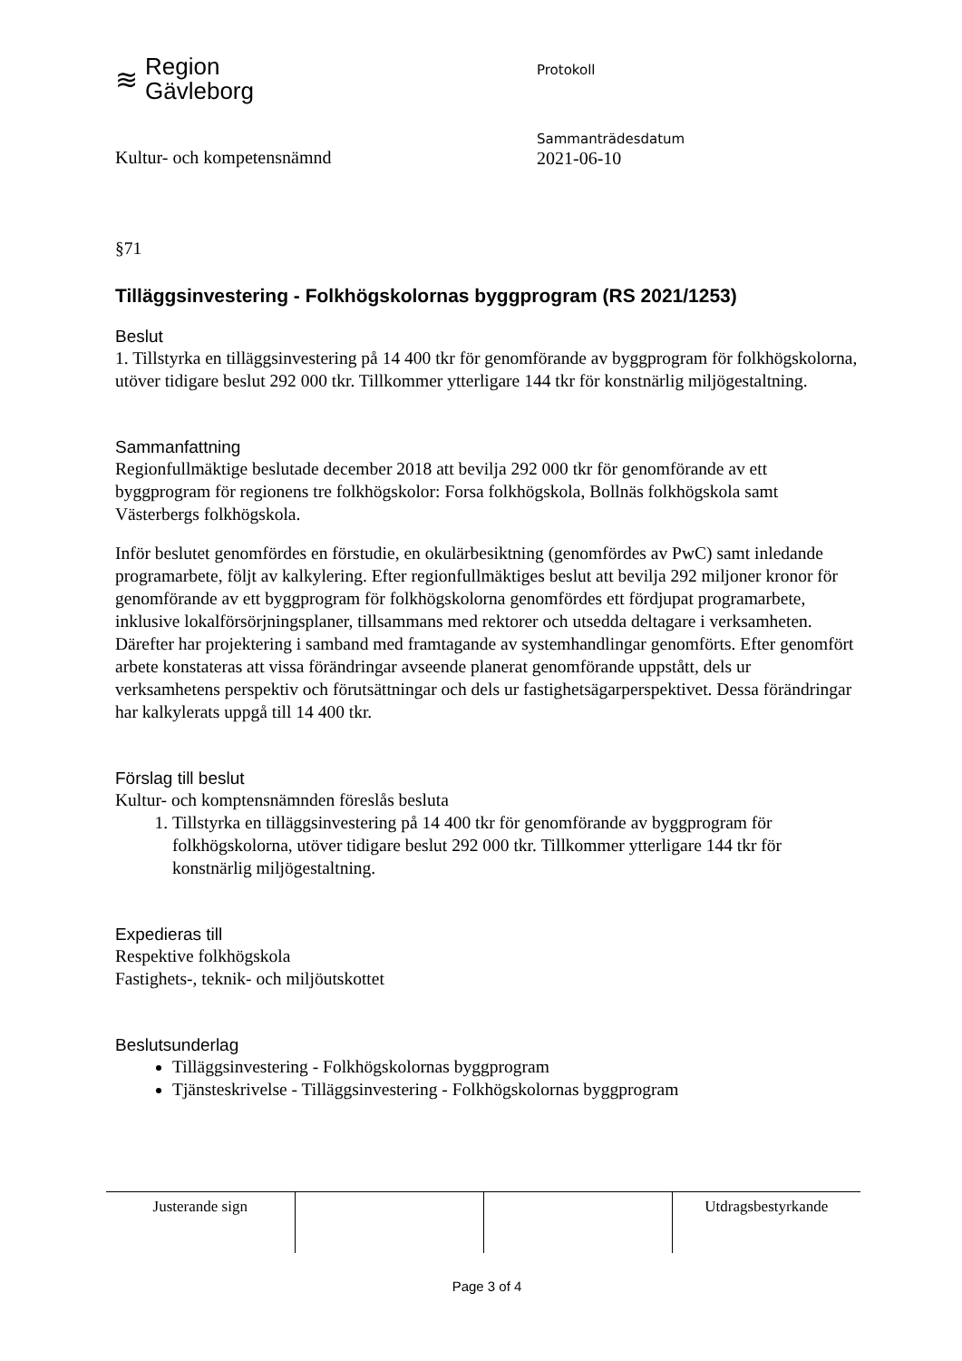≋ Region
Gävleborg
Protokoll
Kultur- och kompetensnämnd
Sammanträdesdatum
2021-06-10
§71
Tilläggsinvestering - Folkhögskolornas byggprogram (RS 2021/1253)
Beslut
1. Tillstyrka en tilläggsinvestering på 14 400 tkr för genomförande av byggprogram för folkhögskolorna, utöver tidigare beslut 292 000 tkr. Tillkommer ytterligare 144 tkr för konstnärlig miljögestaltning.
Sammanfattning
Regionfullmäktige beslutade december 2018 att bevilja 292 000 tkr för genomförande av ett byggprogram för regionens tre folkhögskolor: Forsa folkhögskola, Bollnäs folkhögskola samt Västerbergs folkhögskola.
Inför beslutet genomfördes en förstudie, en okulärbesiktning (genomfördes av PwC) samt inledande programarbete, följt av kalkylering. Efter regionfullmäktiges beslut att bevilja 292 miljoner kronor för genomförande av ett byggprogram för folkhögskolorna genomfördes ett fördjupat programarbete, inklusive lokalförsörjningsplaner, tillsammans med rektorer och utsedda deltagare i verksamheten. Därefter har projektering i samband med framtagande av systemhandlingar genomförts. Efter genomfört arbete konstateras att vissa förändringar avseende planerat genomförande uppstått, dels ur verksamhetens perspektiv och förutsättningar och dels ur fastighetsägarperspektivet. Dessa förändringar har kalkylerats uppgå till 14 400 tkr.
Förslag till beslut
Kultur- och komptensnämnden föreslås besluta
1. Tillstyrka en tilläggsinvestering på 14 400 tkr för genomförande av byggprogram för folkhögskolorna, utöver tidigare beslut 292 000 tkr. Tillkommer ytterligare 144 tkr för konstnärlig miljögestaltning.
Expedieras till
Respektive folkhögskola
Fastighets-, teknik- och miljöutskottet
Beslutsunderlag
Tilläggsinvestering - Folkhögskolornas byggprogram
Tjänsteskrivelse - Tilläggsinvestering - Folkhögskolornas byggprogram
| Justerande sign | | | Utdragsbestyrkande |
Page 3 of 4